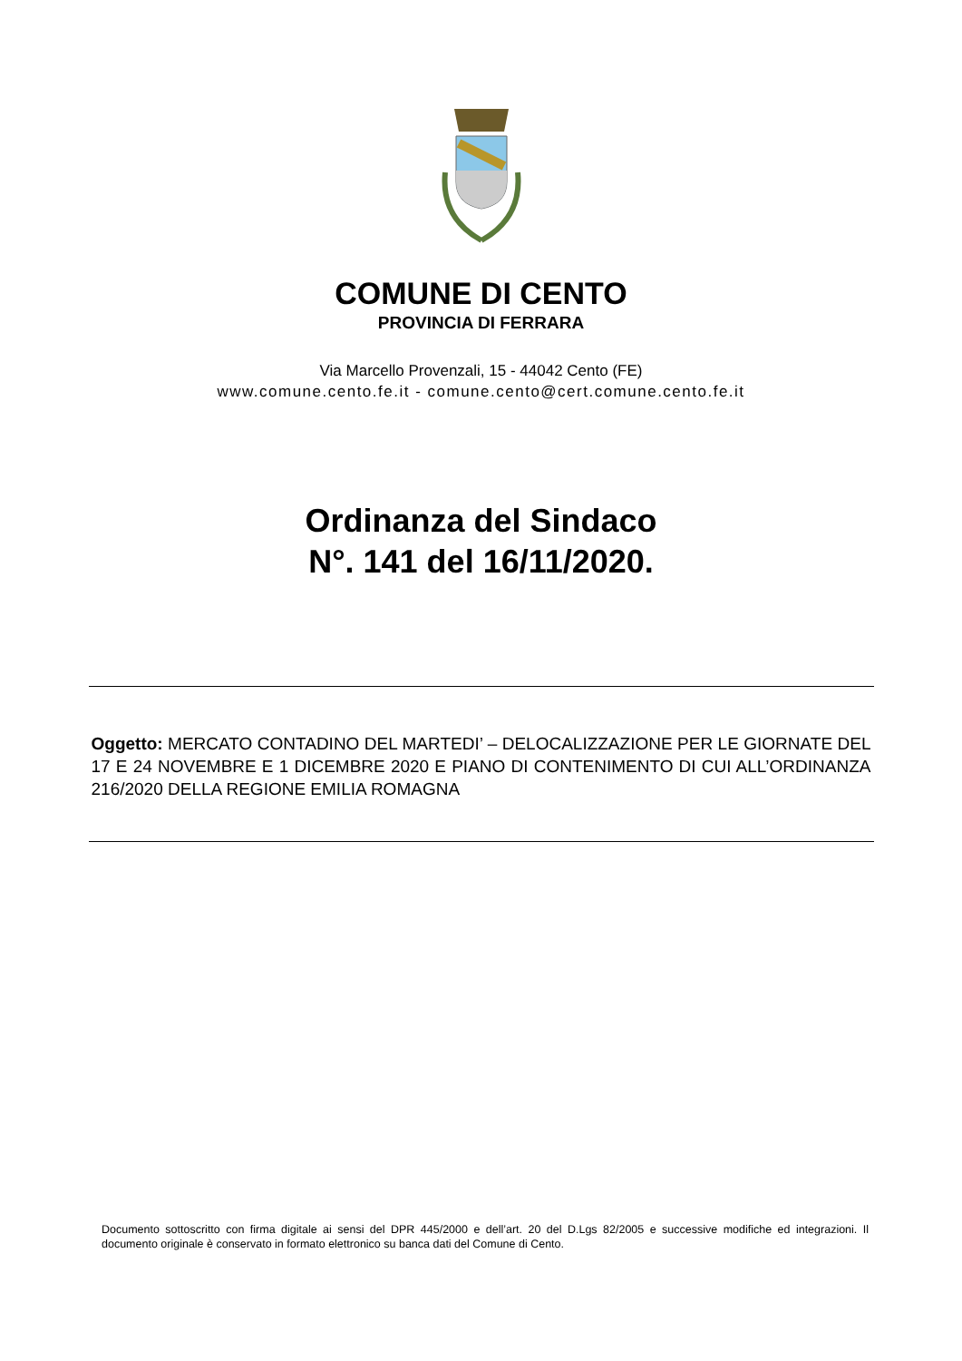COMUNE DI CENTO
PROVINCIA DI FERRARA
Via Marcello Provenzali, 15 - 44042 Cento (FE)
www.comune.cento.fe.it - comune.cento@cert.comune.cento.fe.it
Ordinanza del Sindaco
N°. 141 del 16/11/2020.
Oggetto: MERCATO CONTADINO DEL MARTEDI’ – DELOCALIZZAZIONE PER LE GIORNATE DEL 17 E 24 NOVEMBRE E 1 DICEMBRE 2020 E PIANO DI CONTENIMENTO DI CUI ALL’ORDINANZA 216/2020 DELLA REGIONE EMILIA ROMAGNA
Documento sottoscritto con firma digitale ai sensi del DPR 445/2000 e dell’art. 20 del D.Lgs 82/2005 e successive modifiche ed integrazioni. Il documento originale è conservato in formato elettronico su banca dati del Comune di Cento.